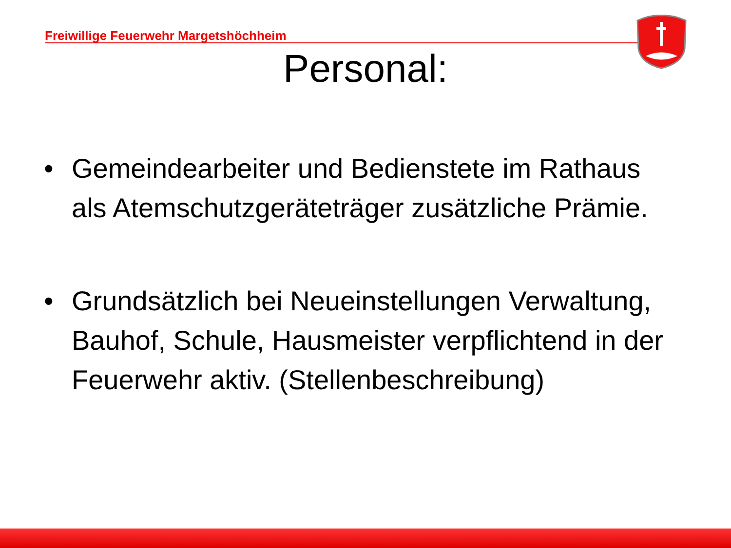Freiwillige Feuerwehr Margetshöchheim
Personal:
• Gemeindearbeiter und Bedienstete im Rathaus als Atemschutzgeräteträger zusätzliche Prämie.
• Grundsätzlich bei Neueinstellungen Verwaltung, Bauhof, Schule, Hausmeister verpflichtend in der Feuerwehr aktiv. (Stellenbeschreibung)